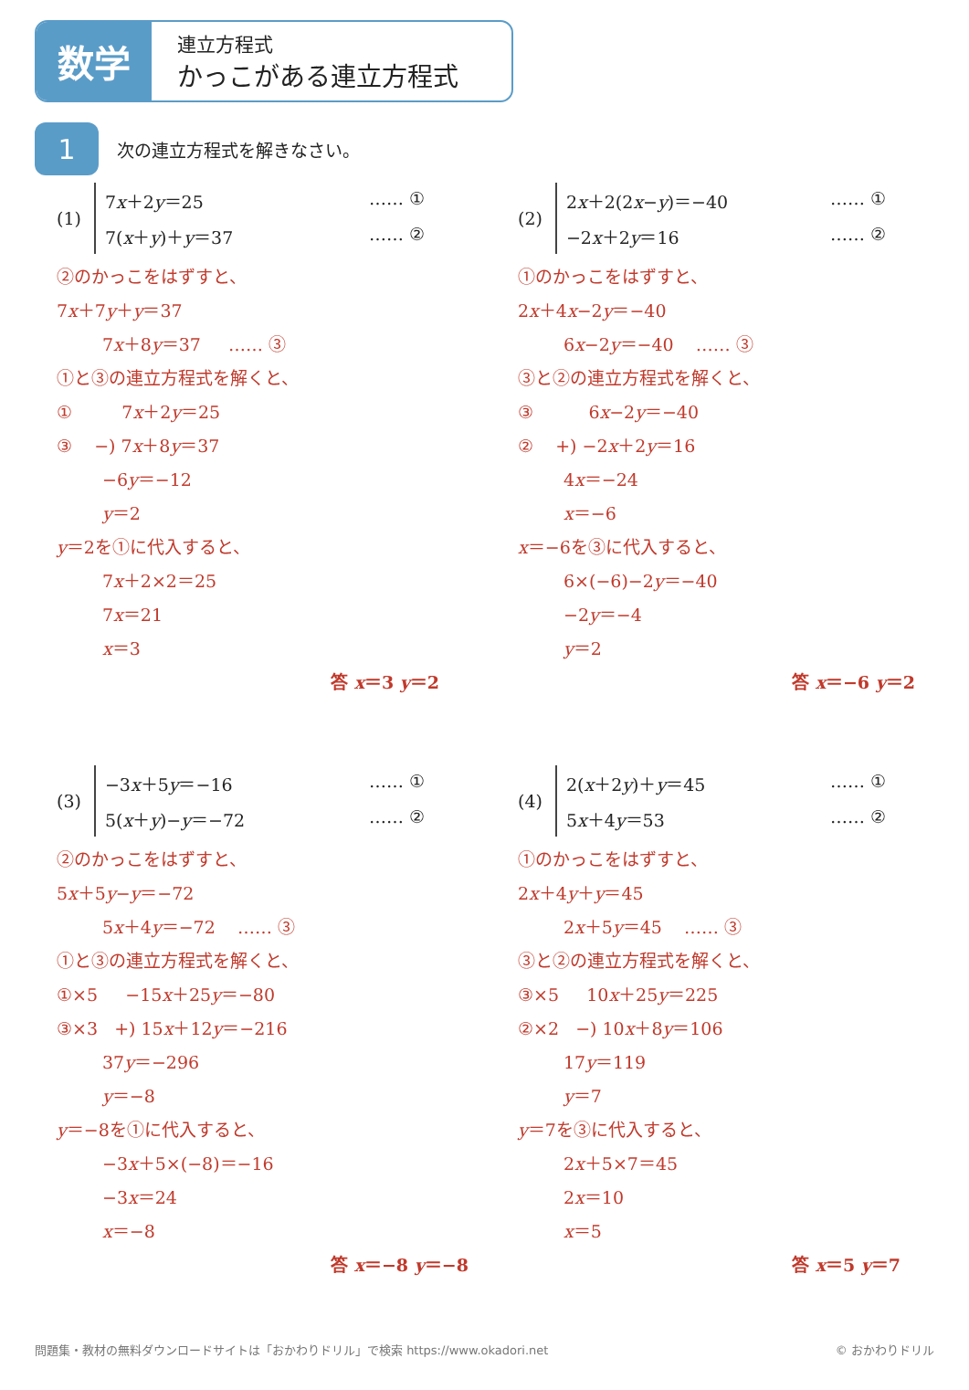数学
連立方程式
かっこがある連立方程式
1
次の連立方程式を解きなさい。
(1)
7x＋2y＝25 …… ①
7(x＋y)＋y＝37 …… ②
②のかっこをはずすと、
7x＋7y＋y＝37
7x＋8y＝37 …… ③
①と③の連立方程式を解くと、
① 7x＋2y＝25
③ −) 7x＋8y＝37
−6y＝−12
y＝2
y＝2を①に代入すると、
7x＋2×2＝25
7x＝21
x＝3
答 x＝3 y＝2
(2)
2x＋2(2x−y)＝−40 …… ①
−2x＋2y＝16 …… ②
①のかっこをはずすと、
2x＋4x−2y＝−40
6x−2y＝−40 …… ③
③と②の連立方程式を解くと、
③ 6x−2y＝−40
② +) −2x＋2y＝16
4x＝−24
x＝−6
x＝−6を③に代入すると、
6×(−6)−2y＝−40
−2y＝−4
y＝2
答 x＝−6 y＝2
(3)
−3x＋5y＝−16 …… ①
5(x＋y)−y＝−72 …… ②
②のかっこをはずすと、
5x＋5y−y＝−72
5x＋4y＝−72 …… ③
①と③の連立方程式を解くと、
①×5 −15x＋25y＝−80
③×3 +) 15x＋12y＝−216
37y＝−296
y＝−8
y＝−8を①に代入すると、
−3x＋5×(−8)＝−16
−3x＝24
x＝−8
答 x＝−8 y＝−8
(4)
2(x＋2y)＋y＝45 …… ①
5x＋4y＝53 …… ②
①のかっこをはずすと、
2x＋4y＋y＝45
2x＋5y＝45 …… ③
③と②の連立方程式を解くと、
③×5 10x＋25y＝225
②×2 −) 10x＋8y＝106
17y＝119
y＝7
y＝7を③に代入すると、
2x＋5×7＝45
2x＝10
x＝5
答 x＝5 y＝7
問題集・教材の無料ダウンロードサイトは「おかわりドリル」で検索 https://www.okadori.net © おかわりドリル